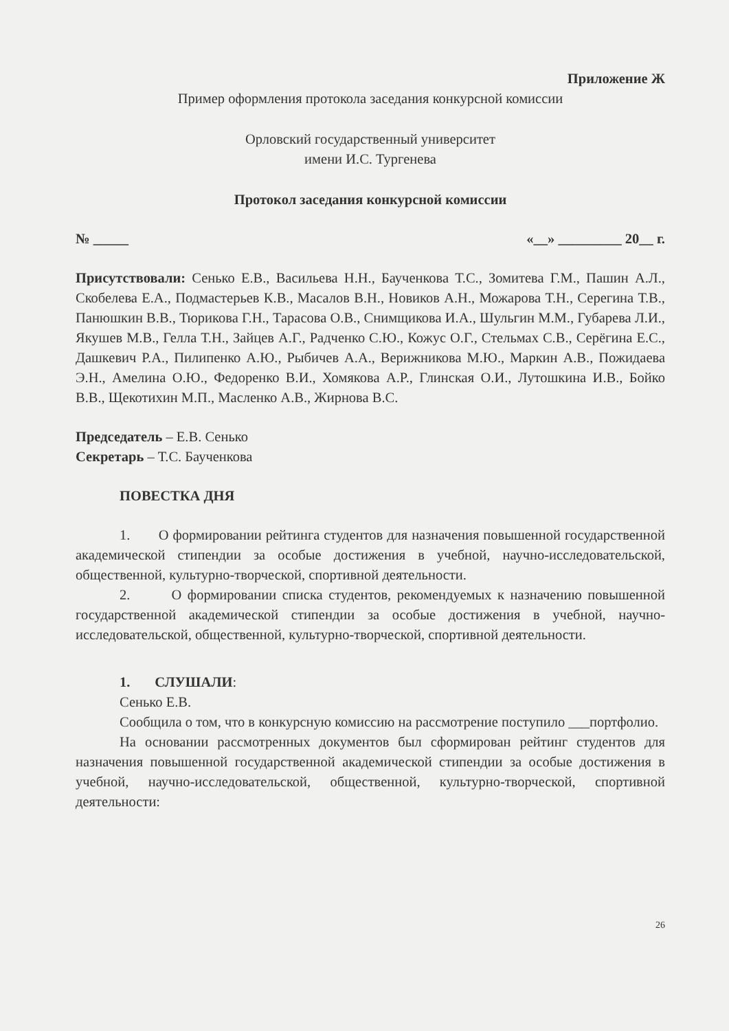Приложение Ж
Пример оформления протокола заседания конкурсной комиссии
Орловский государственный университет
имени И.С. Тургенева
Протокол заседания конкурсной комиссии
№ _____ «__» _________ 20__ г.
Присутствовали: Сенько Е.В., Васильева Н.Н., Баученкова Т.С., Зомитева Г.М., Пашин А.Л., Скобелева Е.А., Подмастерьев К.В., Масалов В.Н., Новиков А.Н., Можарова Т.Н., Серегина Т.В., Панюшкин В.В., Тюрикова Г.Н., Тарасова О.В., Снимщикова И.А., Шульгин М.М., Губарева Л.И., Якушев М.В., Гелла Т.Н., Зайцев А.Г., Радченко С.Ю., Кожус О.Г., Стельмах С.В., Серёгина Е.С., Дашкевич Р.А., Пилипенко А.Ю., Рыбичев А.А., Верижникова М.Ю., Маркин А.В., Пожидаева Э.Н., Амелина О.Ю., Федоренко В.И., Хомякова А.Р., Глинская О.И., Лутошкина И.В., Бойко В.В., Щекотихин М.П., Масленко А.В., Жирнова В.С.
Председатель – Е.В. Сенько
Секретарь – Т.С. Баученкова
ПОВЕСТКА ДНЯ
1. О формировании рейтинга студентов для назначения повышенной государственной академической стипендии за особые достижения в учебной, научно-исследовательской, общественной, культурно-творческой, спортивной деятельности.
2. О формировании списка студентов, рекомендуемых к назначению повышенной государственной академической стипендии за особые достижения в учебной, научно-исследовательской, общественной, культурно-творческой, спортивной деятельности.
1. СЛУШАЛИ:
Сенько Е.В.
Сообщила о том, что в конкурсную комиссию на рассмотрение поступило ___портфолио.
На основании рассмотренных документов был сформирован рейтинг студентов для назначения повышенной государственной академической стипендии за особые достижения в учебной, научно-исследовательской, общественной, культурно-творческой, спортивной деятельности:
26